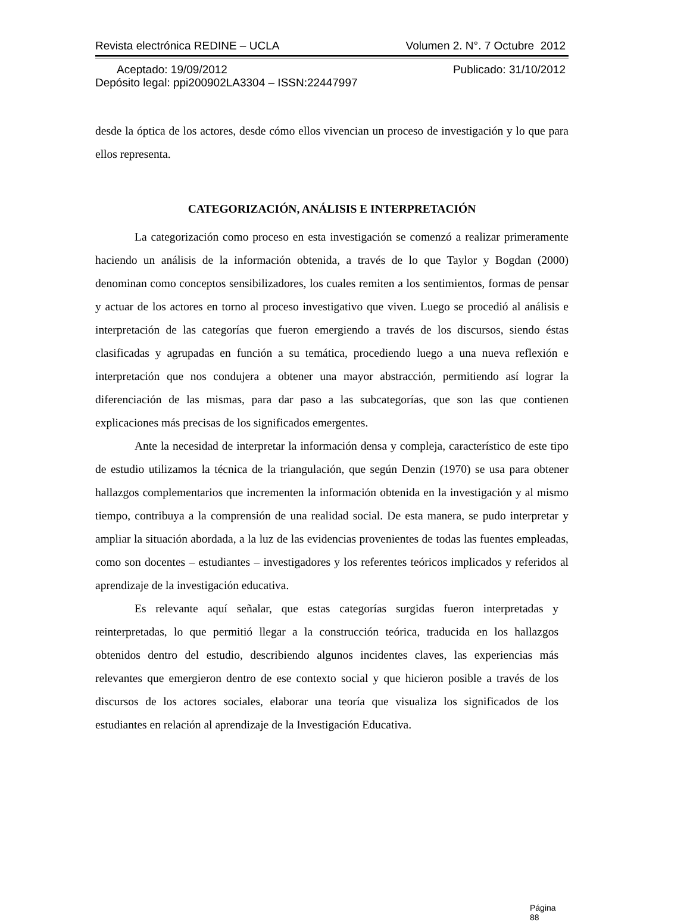Revista electrónica REDINE – UCLA Volumen 2. N°. 7 Octubre 2012
Aceptado: 19/09/2012 Publicado: 31/10/2012
Depósito legal: ppi200902LA3304 – ISSN:22447997
desde la óptica de los actores, desde cómo ellos vivencian un proceso de investigación y lo que para ellos representa.
CATEGORIZACIÓN, ANÁLISIS E INTERPRETACIÓN
La categorización como proceso en esta investigación se comenzó a realizar primeramente haciendo un análisis de la información obtenida, a través de lo que Taylor y Bogdan (2000) denominan como conceptos sensibilizadores, los cuales remiten a los sentimientos, formas de pensar y actuar de los actores en torno al proceso investigativo que viven. Luego se procedió al análisis e interpretación de las categorías que fueron emergiendo a través de los discursos, siendo éstas clasificadas y agrupadas en función a su temática, procediendo luego a una nueva reflexión e interpretación que nos condujera a obtener una mayor abstracción, permitiendo así lograr la diferenciación de las mismas, para dar paso a las subcategorías, que son las que contienen explicaciones más precisas de los significados emergentes.
Ante la necesidad de interpretar la información densa y compleja, característico de este tipo de estudio utilizamos la técnica de la triangulación, que según Denzin (1970) se usa para obtener hallazgos complementarios que incrementen la información obtenida en la investigación y al mismo tiempo, contribuya a la comprensión de una realidad social. De esta manera, se pudo interpretar y ampliar la situación abordada, a la luz de las evidencias provenientes de todas las fuentes empleadas, como son docentes – estudiantes – investigadores y los referentes teóricos implicados y referidos al aprendizaje de la investigación educativa.
Es relevante aquí señalar, que estas categorías surgidas fueron interpretadas y reinterpretadas, lo que permitió llegar a la construcción teórica, traducida en los hallazgos obtenidos dentro del estudio, describiendo algunos incidentes claves, las experiencias más relevantes que emergieron dentro de ese contexto social y que hicieron posible a través de los discursos de los actores sociales, elaborar una teoría que visualiza los significados de los estudiantes en relación al aprendizaje de la Investigación Educativa.
Página 88